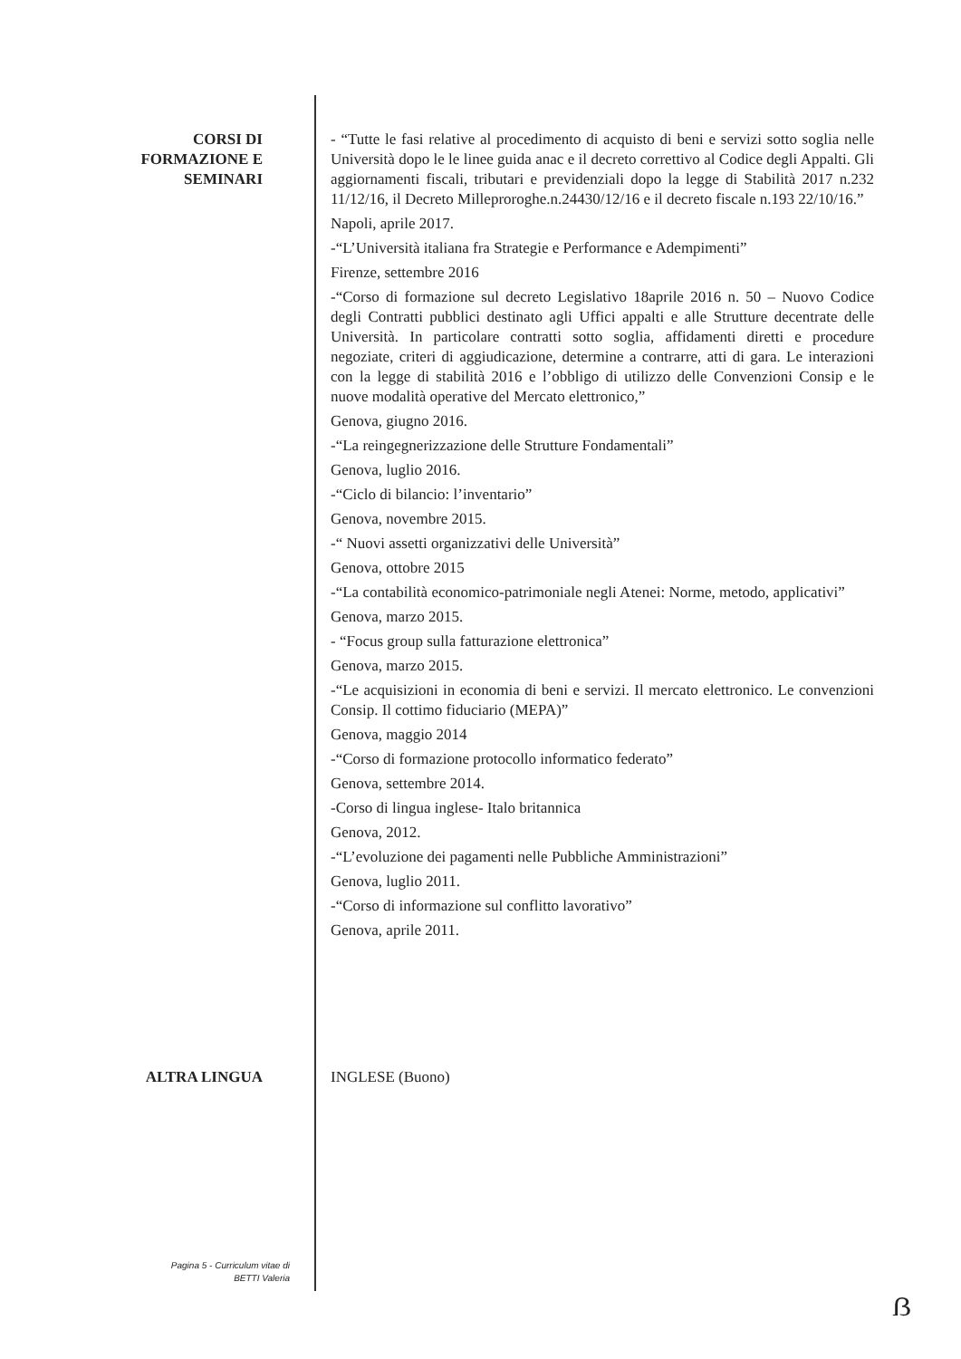CORSI DI
FORMAZIONE E
SEMINARI
- “Tutte le fasi relative al procedimento di acquisto di beni e servizi sotto soglia nelle Università dopo le le linee guida anac e il decreto correttivo al Codice degli Appalti. Gli aggiornamenti fiscali, tributari e previdenziali dopo la legge di Stabilità 2017 n.232 11/12/16, il Decreto Milleproroghe.n.24430/12/16 e il decreto fiscale n.193 22/10/16.”
Napoli, aprile 2017.
-“L’Università italiana fra Strategie e Performance e Adempimenti”
Firenze, settembre 2016
-“Corso di formazione sul decreto Legislativo 18aprile 2016 n. 50 – Nuovo Codice degli Contratti pubblici destinato agli Uffici appalti e alle Strutture decentrate delle Università. In particolare contratti sotto soglia, affidamenti diretti e procedure negoziate, criteri di aggiudicazione, determine a contrarre, atti di gara. Le interazioni con la legge di stabilità 2016 e l’obbligo di utilizzo delle Convenzioni Consip e le nuove modalità operative del Mercato elettronico,”
Genova, giugno 2016.
-“La reingegnerizzazione delle Strutture Fondamentali”
Genova, luglio 2016.
-“Ciclo di bilancio: l’inventario”
Genova, novembre 2015.
-“ Nuovi assetti organizzativi delle Università”
Genova, ottobre 2015
-“La contabilità economico-patrimoniale negli Atenei: Norme, metodo, applicativi”
Genova, marzo 2015.
- “Focus group sulla fatturazione elettronica”
Genova, marzo 2015.
-“Le acquisizioni in economia di beni e servizi. Il mercato elettronico. Le convenzioni Consip. Il cottimo fiduciario (MEPA)”
Genova, maggio 2014
-“Corso di formazione protocollo informatico federato”
Genova, settembre 2014.
-Corso di lingua inglese- Italo britannica
Genova, 2012.
-“L’evoluzione dei pagamenti nelle Pubbliche Amministrazioni”
Genova, luglio 2011.
-“Corso di informazione sul conflitto lavorativo”
Genova, aprile 2011.
ALTRA LINGUA INGLESE (Buono)
Pagina 5 - Curriculum vitae di
BETTI Valeria
ẞ